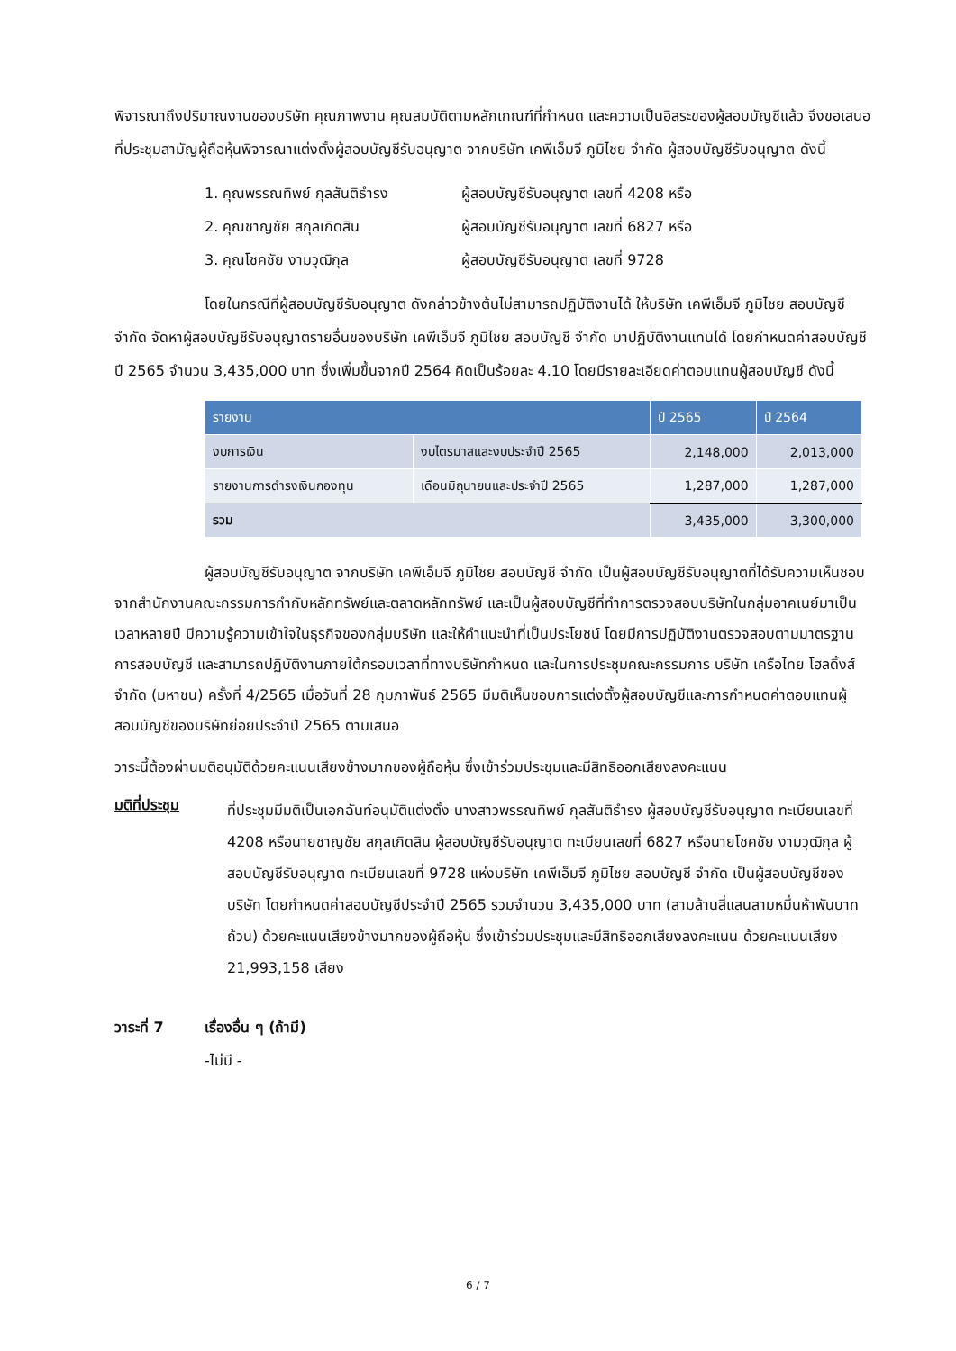พิจารณาถึงปริมาณงานของบริษัท คุณภาพงาน คุณสมบัติตามหลักเกณฑ์ที่กำหนด และความเป็นอิสระของผู้สอบบัญชีแล้ว จึงขอเสนอที่ประชุมสามัญผู้ถือหุ้นพิจารณาแต่งตั้งผู้สอบบัญชีรับอนุญาต จากบริษัท เคพีเอ็มจี ภูมิไชย จำกัด ผู้สอบบัญชีรับอนุญาต ดังนี้
1. คุณพรรณทิพย์ กุลสันติธำรง ผู้สอบบัญชีรับอนุญาต เลขที่ 4208 หรือ
2. คุณชาญชัย สกุลเกิดสิน ผู้สอบบัญชีรับอนุญาต เลขที่ 6827 หรือ
3. คุณโชคชัย งามวุฒิกุล ผู้สอบบัญชีรับอนุญาต เลขที่ 9728
โดยในกรณีที่ผู้สอบบัญชีรับอนุญาต ดังกล่าวข้างต้นไม่สามารถปฏิบัติงานได้ ให้บริษัท เคพีเอ็มจี ภูมิไชย สอบบัญชี จำกัด จัดหาผู้สอบบัญชีรับอนุญาตรายอื่นของบริษัท เคพีเอ็มจี ภูมิไชย สอบบัญชี จำกัด มาปฏิบัติงานแทนได้ โดยกำหนดค่าสอบบัญชี ปี 2565 จำนวน 3,435,000 บาท ซึ่งเพิ่มขึ้นจากปี 2564 คิดเป็นร้อยละ 4.10 โดยมีรายละเอียดค่าตอบแทนผู้สอบบัญชี ดังนี้
| รายงาน | | ปี 2565 | ปี 2564 |
| --- | --- | --- | --- |
| งบการเงิน | งบไตรมาสและงบประจำปี 2565 | 2,148,000 | 2,013,000 |
| รายงานการดำรงเงินกองทุน | เดือนมิถุนายนและประจำปี 2565 | 1,287,000 | 1,287,000 |
| รวม | | 3,435,000 | 3,300,000 |
ผู้สอบบัญชีรับอนุญาต จากบริษัท เคพีเอ็มจี ภูมิไชย สอบบัญชี จำกัด เป็นผู้สอบบัญชีรับอนุญาตที่ได้รับความเห็นชอบจากสำนักงานคณะกรรมการกำกับหลักทรัพย์และตลาดหลักทรัพย์ และเป็นผู้สอบบัญชีที่ทำการตรวจสอบบริษัทในกลุ่มอาคเนย์มาเป็นเวลาหลายปี มีความรู้ความเข้าใจในธุรกิจของกลุ่มบริษัท และให้คำแนะนำที่เป็นประโยชน์ โดยมีการปฏิบัติงานตรวจสอบตามมาตรฐานการสอบบัญชี และสามารถปฏิบัติงานภายใต้กรอบเวลาที่ทางบริษัทกำหนด และในการประชุมคณะกรรมการ บริษัท เครือไทย โฮลดิ้งส์ จำกัด (มหาชน) ครั้งที่ 4/2565 เมื่อวันที่ 28 กุมภาพันธ์ 2565 มีมติเห็นชอบการแต่งตั้งผู้สอบบัญชีและการกำหนดค่าตอบแทนผู้สอบบัญชีของบริษัทย่อยประจำปี 2565 ตามเสนอ
วาระนี้ต้องผ่านมติอนุมัติด้วยคะแนนเสียงข้างมากของผู้ถือหุ้น ซึ่งเข้าร่วมประชุมและมีสิทธิออกเสียงลงคะแนน
มติที่ประชุม
ที่ประชุมมีมติเป็นเอกฉันท์อนุมัติแต่งตั้ง นางสาวพรรณทิพย์ กุลสันติธำรง ผู้สอบบัญชีรับอนุญาต ทะเบียนเลขที่ 4208 หรือนายชาญชัย สกุลเกิดสิน ผู้สอบบัญชีรับอนุญาต ทะเบียนเลขที่ 6827 หรือนายโชคชัย งามวุฒิกุล ผู้สอบบัญชีรับอนุญาต ทะเบียนเลขที่ 9728 แห่งบริษัท เคพีเอ็มจี ภูมิไชย สอบบัญชี จำกัด เป็นผู้สอบบัญชีของบริษัท โดยกำหนดค่าสอบบัญชีประจำปี 2565 รวมจำนวน 3,435,000 บาท (สามล้านสี่แสนสามหมื่นห้าพันบาทถ้วน) ด้วยคะแนนเสียงข้างมากของผู้ถือหุ้น ซึ่งเข้าร่วมประชุมและมีสิทธิออกเสียงลงคะแนน ด้วยคะแนนเสียง 21,993,158 เสียง
วาระที่ 7 เรื่องอื่น ๆ (ถ้ามี)
-ไม่มี -
6 / 7